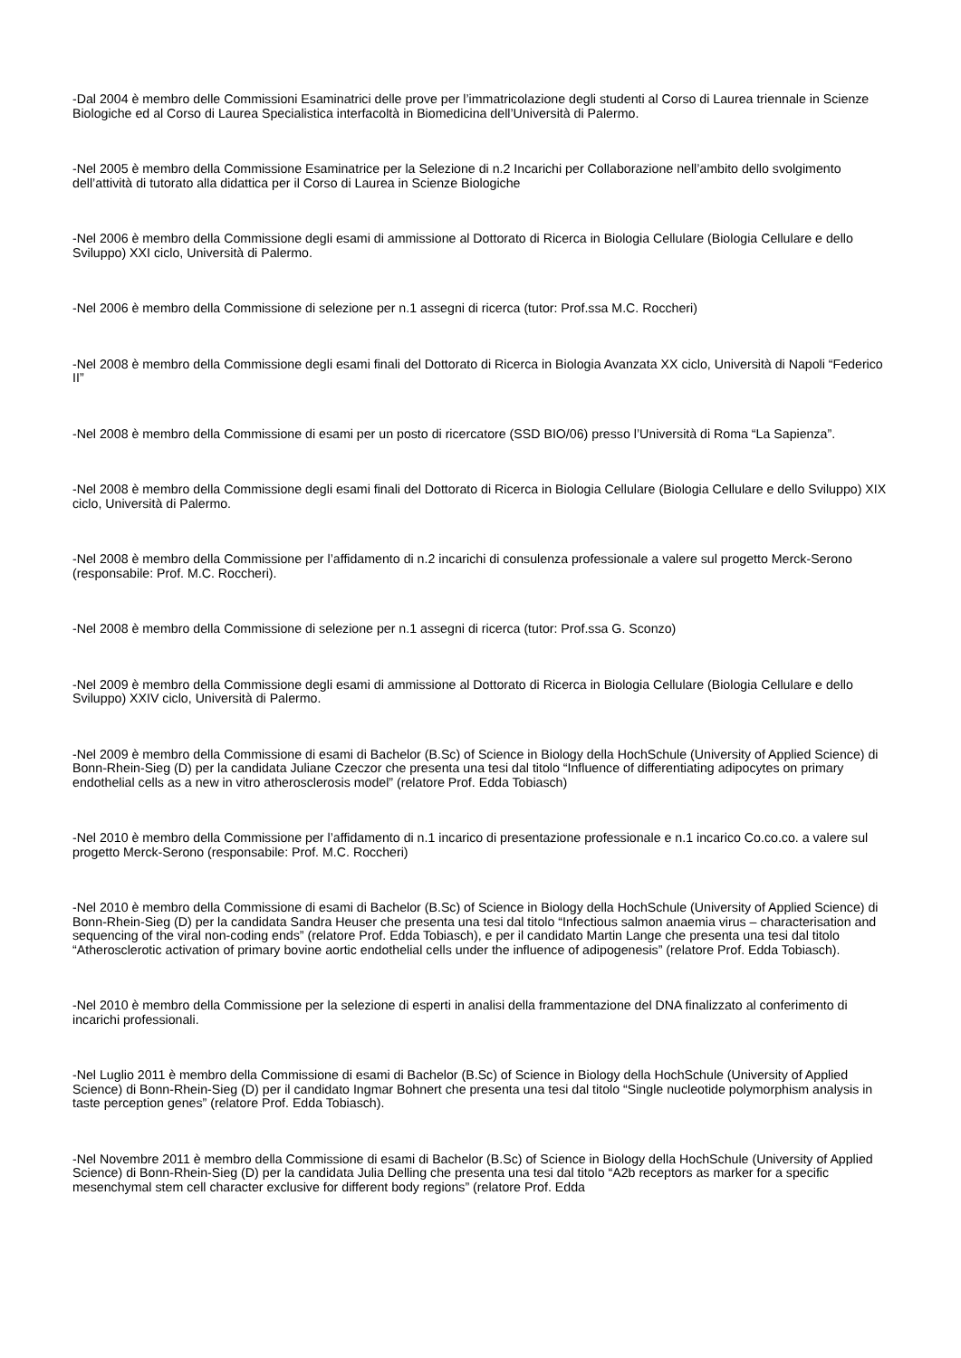-Dal 2004 è membro delle Commissioni Esaminatrici delle prove per l’immatricolazione degli studenti al Corso di Laurea triennale in Scienze Biologiche ed al Corso di Laurea Specialistica interfacoltà in Biomedicina dell’Università di Palermo.
-Nel 2005 è membro della Commissione Esaminatrice per la Selezione di n.2 Incarichi per Collaborazione nell’ambito dello svolgimento dell’attività di tutorato alla didattica per il Corso di Laurea in Scienze Biologiche
-Nel 2006 è membro della Commissione degli esami di ammissione al Dottorato di Ricerca in Biologia Cellulare (Biologia Cellulare e dello Sviluppo) XXI ciclo, Università di Palermo.
-Nel 2006 è membro della Commissione di selezione per n.1 assegni di ricerca (tutor: Prof.ssa M.C. Roccheri)
-Nel 2008 è membro della Commissione degli esami finali del Dottorato di Ricerca in Biologia Avanzata XX ciclo, Università di Napoli “Federico II”
-Nel 2008 è membro della Commissione di esami per un posto di ricercatore (SSD BIO/06) presso l’Università di Roma “La Sapienza”.
-Nel 2008 è membro della Commissione degli esami finali del Dottorato di Ricerca in Biologia Cellulare (Biologia Cellulare e dello Sviluppo) XIX ciclo, Università di Palermo.
-Nel 2008 è membro della Commissione per l’affidamento di n.2 incarichi di consulenza professionale a valere sul progetto Merck-Serono (responsabile: Prof. M.C. Roccheri).
-Nel 2008 è membro della Commissione di selezione per n.1 assegni di ricerca (tutor: Prof.ssa G. Sconzo)
-Nel 2009 è membro della Commissione degli esami di ammissione al Dottorato di Ricerca in Biologia Cellulare (Biologia Cellulare e dello Sviluppo) XXIV ciclo, Università di Palermo.
-Nel 2009 è membro della Commissione di esami di Bachelor (B.Sc) of Science in Biology della HochSchule (University of Applied Science) di Bonn-Rhein-Sieg (D) per la candidata Juliane Czeczor che presenta una tesi dal titolo “Influence of differentiating adipocytes on primary endothelial cells as a new in vitro atherosclerosis model” (relatore Prof. Edda Tobiasch)
-Nel 2010 è membro della Commissione per l’affidamento di n.1 incarico di presentazione professionale e n.1 incarico Co.co.co. a valere sul progetto Merck-Serono (responsabile: Prof. M.C. Roccheri)
-Nel 2010 è membro della Commissione di esami di Bachelor (B.Sc) of Science in Biology della HochSchule (University of Applied Science) di Bonn-Rhein-Sieg (D) per la candidata Sandra Heuser che presenta una tesi dal titolo “Infectious salmon anaemia virus – characterisation and sequencing of the viral non-coding ends” (relatore Prof. Edda Tobiasch), e per il candidato Martin Lange che presenta una tesi dal titolo “Atherosclerotic activation of primary bovine aortic endothelial cells under the influence of adipogenesis” (relatore Prof. Edda Tobiasch).
-Nel 2010 è membro della Commissione per la selezione di esperti in analisi della frammentazione del DNA finalizzato al conferimento di incarichi professionali.
-Nel Luglio 2011 è membro della Commissione di esami di Bachelor (B.Sc) of Science in Biology della HochSchule (University of Applied Science) di Bonn-Rhein-Sieg (D) per il candidato Ingmar Bohnert che presenta una tesi dal titolo “Single nucleotide polymorphism analysis in taste perception genes” (relatore Prof. Edda Tobiasch).
-Nel Novembre 2011 è membro della Commissione di esami di Bachelor (B.Sc) of Science in Biology della HochSchule (University of Applied Science) di Bonn-Rhein-Sieg (D) per la candidata Julia Delling che presenta una tesi dal titolo “A2b receptors as marker for a specific mesenchymal stem cell character exclusive for different body regions” (relatore Prof. Edda